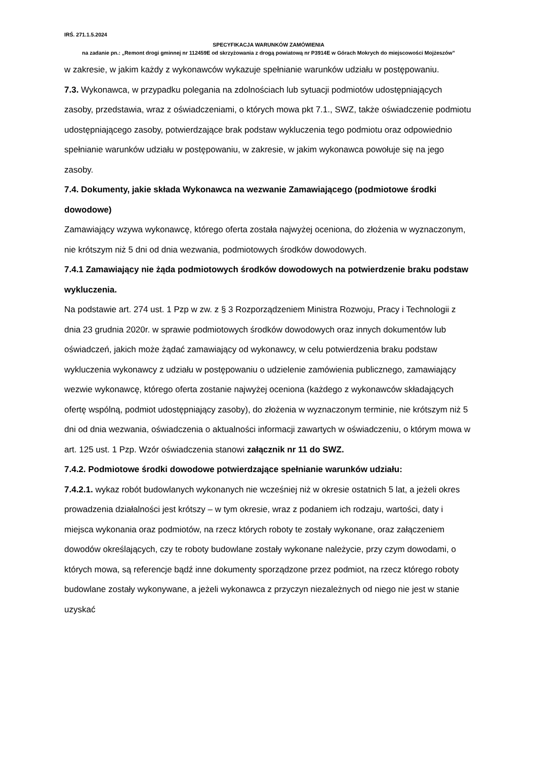IRŚ. 271.1.5.2024
SPECYFIKACJA WARUNKÓW ZAMÓWIENIA
na zadanie pn.: „Remont drogi gminnej nr 112459E od skrzyżowania z drogą powiatową nr P3914E w Górach Mokrych do miejscowości Mojżeszów”
w zakresie, w jakim każdy z wykonawców wykazuje spełnianie warunków udziału w postępowaniu.
7.3. Wykonawca, w przypadku polegania na zdolnościach lub sytuacji podmiotów udostępniających zasoby, przedstawia, wraz z oświadczeniami, o których mowa pkt 7.1., SWZ, także oświadczenie podmiotu udostępniającego zasoby, potwierdzające brak podstaw wykluczenia tego podmiotu oraz odpowiednio spełnianie warunków udziału w postępowaniu, w zakresie, w jakim wykonawca powołuje się na jego zasoby.
7.4. Dokumenty, jakie składa Wykonawca na wezwanie Zamawiającego (podmiotowe środki dowodowe)
Zamawiający wzywa wykonawcę, którego oferta została najwyżej oceniona, do złożenia w wyznaczonym, nie krótszym niż 5 dni od dnia wezwania, podmiotowych środków dowodowych.
7.4.1 Zamawiający nie żąda podmiotowych środków dowodowych na potwierdzenie braku podstaw wykluczenia.
Na podstawie art. 274 ust. 1 Pzp w zw. z § 3 Rozporządzeniem Ministra Rozwoju, Pracy i Technologii z dnia 23 grudnia 2020r. w sprawie podmiotowych środków dowodowych oraz innych dokumentów lub oświadczeń, jakich może żądać zamawiający od wykonawcy, w celu potwierdzenia braku podstaw wykluczenia wykonawcy z udziału w postępowaniu o udzielenie zamówienia publicznego, zamawiający wezwie wykonawcę, którego oferta zostanie najwyżej oceniona (każdego z wykonawców składających ofertę wspólną, podmiot udostępniający zasoby), do złożenia w wyznaczonym terminie, nie krótszym niż 5 dni od dnia wezwania, oświadczenia o aktualności informacji zawartych w oświadczeniu, o którym mowa w art. 125 ust. 1 Pzp. Wzór oświadczenia stanowi załącznik nr 11 do SWZ.
7.4.2. Podmiotowe środki dowodowe potwierdzające spełnianie warunków udziału:
7.4.2.1. wykaz robót budowlanych wykonanych nie wcześniej niż w okresie ostatnich 5 lat, a jeżeli okres prowadzenia działalności jest krótszy – w tym okresie, wraz z podaniem ich rodzaju, wartości, daty i miejsca wykonania oraz podmiotów, na rzecz których roboty te zostały wykonane, oraz załączeniem dowodów określających, czy te roboty budowlane zostały wykonane należycie, przy czym dowodami, o których mowa, są referencje bądź inne dokumenty sporządzone przez podmiot, na rzecz którego roboty budowlane zostały wykonywane, a jeżeli wykonawca z przyczyn niezależnych od niego nie jest w stanie uzyskać